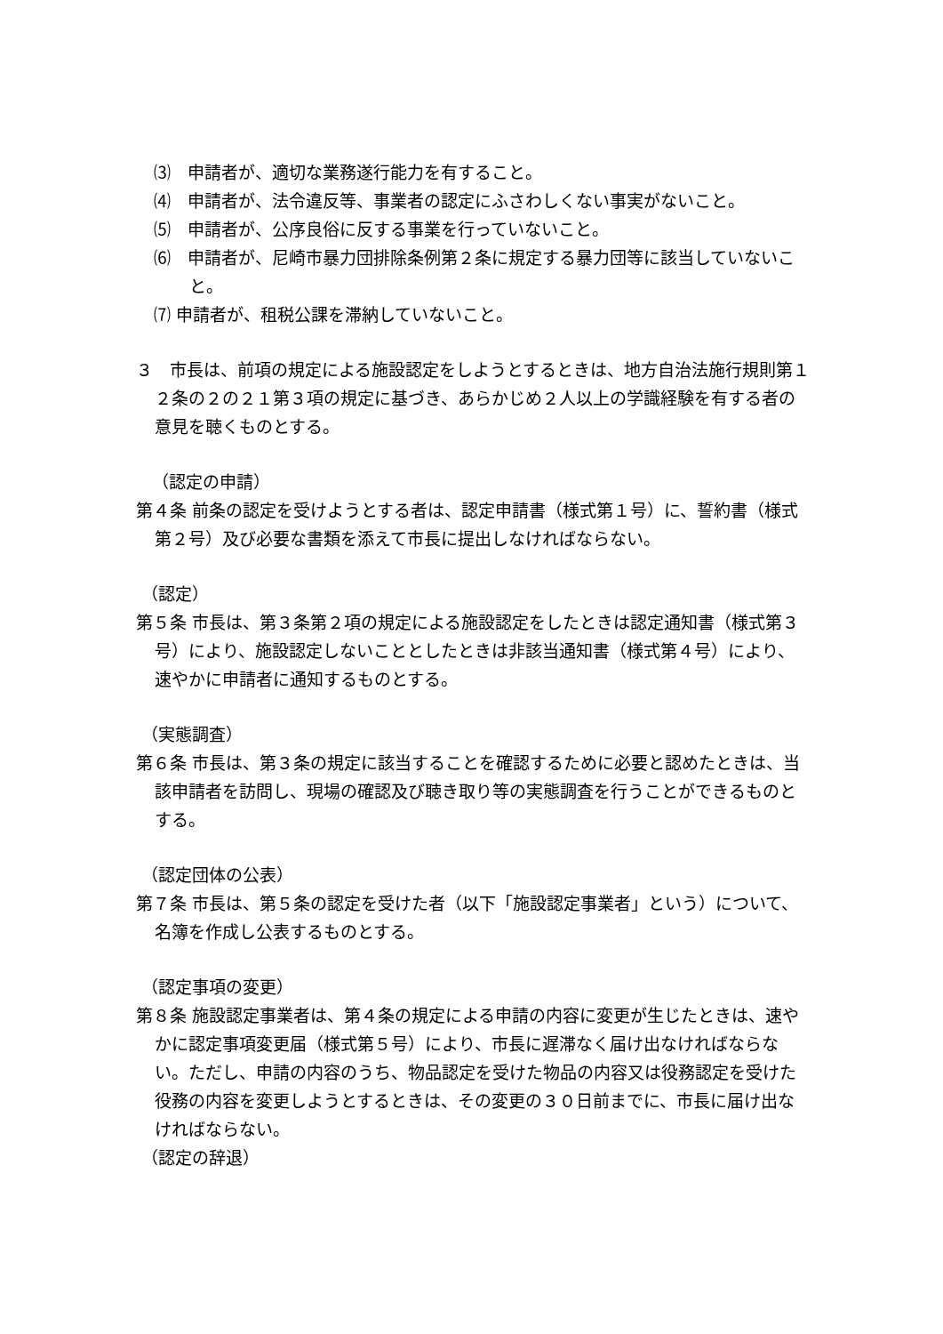⑶　申請者が、適切な業務遂行能力を有すること。
⑷　申請者が、法令違反等、事業者の認定にふさわしくない事実がないこと。
⑸　申請者が、公序良俗に反する事業を行っていないこと。
⑹　申請者が、尼崎市暴力団排除条例第２条に規定する暴力団等に該当していないこと。
⑺ 申請者が、租税公課を滞納していないこと。
３　市長は、前項の規定による施設認定をしようとするときは、地方自治法施行規則第１２条の２の２１第３項の規定に基づき、あらかじめ２人以上の学識経験を有する者の意見を聴くものとする。
（認定の申請）
第４条 前条の認定を受けようとする者は、認定申請書（様式第１号）に、誓約書（様式第２号）及び必要な書類を添えて市長に提出しなければならない。
（認定）
第５条 市長は、第３条第２項の規定による施設認定をしたときは認定通知書（様式第３号）により、施設認定しないこととしたときは非該当通知書（様式第４号）により、速やかに申請者に通知するものとする。
（実態調査）
第６条 市長は、第３条の規定に該当することを確認するために必要と認めたときは、当該申請者を訪問し、現場の確認及び聴き取り等の実態調査を行うことができるものとする。
（認定団体の公表）
第７条 市長は、第５条の認定を受けた者（以下「施設認定事業者」という）について、名簿を作成し公表するものとする。
（認定事項の変更）
第８条 施設認定事業者は、第４条の規定による申請の内容に変更が生じたときは、速やかに認定事項変更届（様式第５号）により、市長に遅滞なく届け出なければならない。ただし、申請の内容のうち、物品認定を受けた物品の内容又は役務認定を受けた役務の内容を変更しようとするときは、その変更の３０日前までに、市長に届け出なければならない。
（認定の辞退）